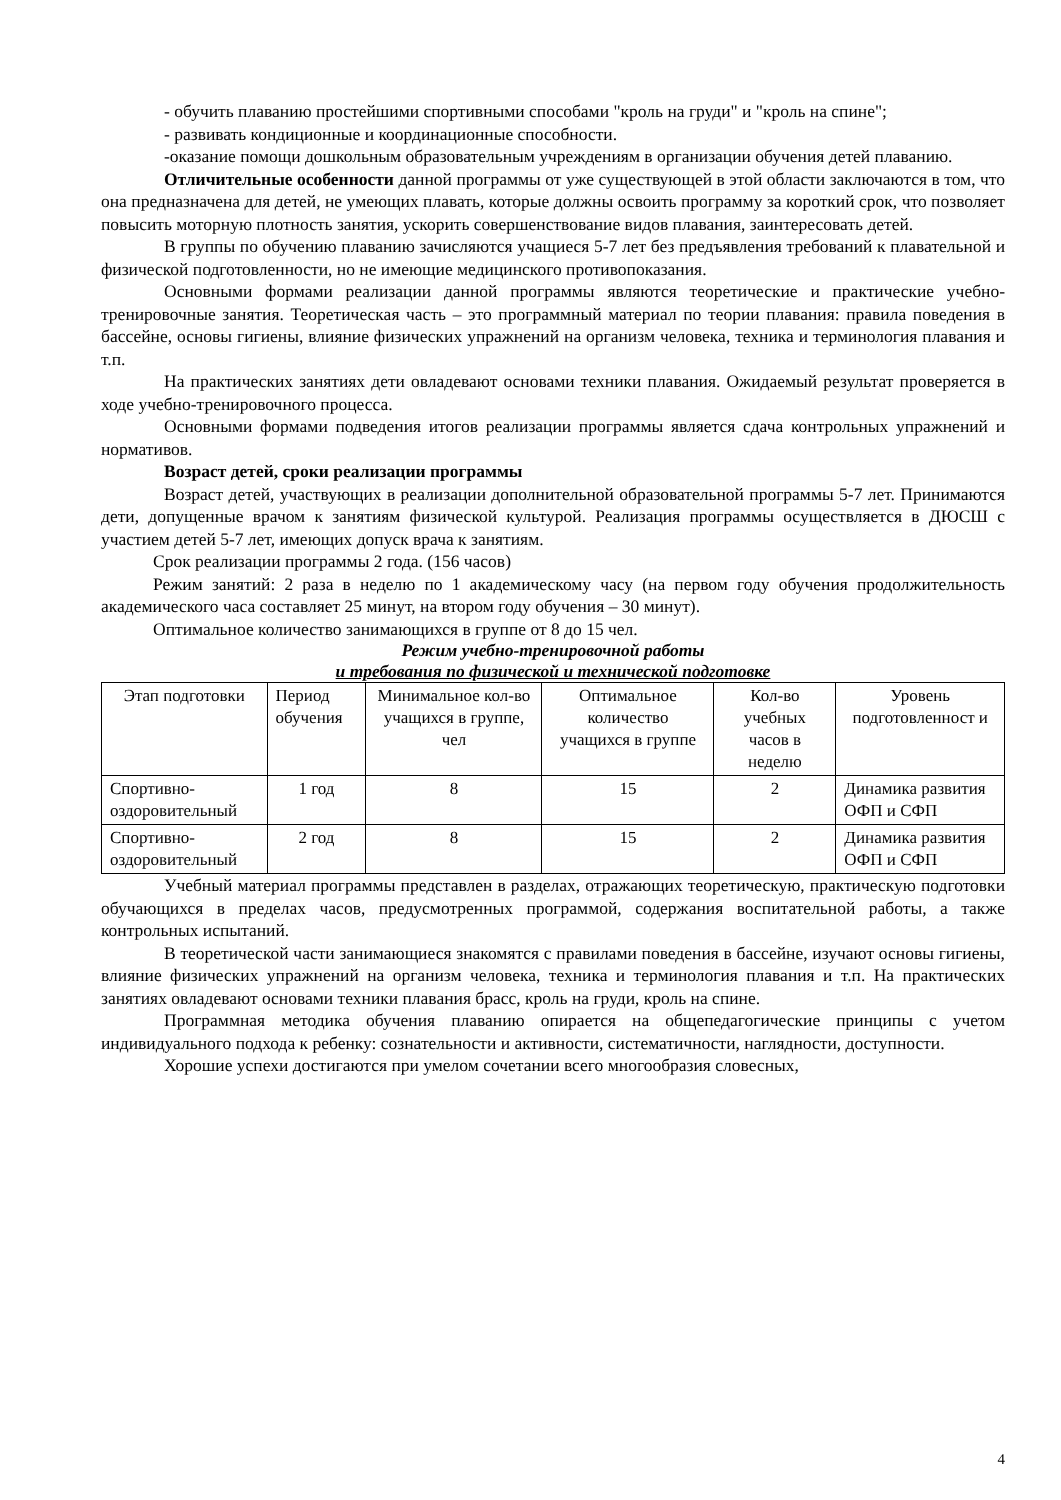- обучить плаванию простейшими спортивными способами "кроль на груди" и "кроль на спине";
- развивать кондиционные и координационные способности.
-оказание помощи дошкольным образовательным учреждениям в организации обучения детей плаванию.
Отличительные особенности данной программы от уже существующей в этой области заключаются в том, что она предназначена для детей, не умеющих плавать, которые должны освоить программу за короткий срок, что позволяет повысить моторную плотность занятия, ускорить совершенствование видов плавания, заинтересовать детей.
В группы по обучению плаванию зачисляются учащиеся 5-7 лет без предъявления требований к плавательной и физической подготовленности, но не имеющие медицинского противопоказания.
Основными формами реализации данной программы являются теоретические и практические учебно-тренировочные занятия. Теоретическая часть – это программный материал по теории плавания: правила поведения в бассейне, основы гигиены, влияние физических упражнений на организм человека, техника и терминология плавания и т.п.
На практических занятиях дети овладевают основами техники плавания. Ожидаемый результат проверяется в ходе учебно-тренировочного процесса.
Основными формами подведения итогов реализации программы является сдача контрольных упражнений и нормативов.
Возраст детей, сроки реализации программы
Возраст детей, участвующих в реализации дополнительной образовательной программы 5-7 лет. Принимаются дети, допущенные врачом к занятиям физической культурой. Реализация программы осуществляется в ДЮСШ с участием детей 5-7 лет, имеющих допуск врача к занятиям.
Срок реализации программы 2 года. (156 часов)
Режим занятий: 2 раза в неделю по 1 академическому часу (на первом году обучения продолжительность академического часа составляет 25 минут, на втором году обучения – 30 минут).
Оптимальное количество занимающихся в группе от 8 до 15 чел.
Режим учебно-тренировочной работы
и требования по физической и технической подготовке
| Этап подготовки | Период обучения | Минимальное кол-во учащихся в группе, чел | Оптимальное количество учащихся в группе | Кол-во учебных часов в неделю | Уровень подготовленност и |
| --- | --- | --- | --- | --- | --- |
| Спортивно-оздоровительный | 1 год | 8 | 15 | 2 | Динамика развития ОФП и СФП |
| Спортивно-оздоровительный | 2 год | 8 | 15 | 2 | Динамика развития ОФП и СФП |
Учебный материал программы представлен в разделах, отражающих теоретическую, практическую подготовки обучающихся в пределах часов, предусмотренных программой, содержания воспитательной работы, а также контрольных испытаний.
В теоретической части занимающиеся знакомятся с правилами поведения в бассейне, изучают основы гигиены, влияние физических упражнений на организм человека, техника и терминология плавания и т.п. На практических занятиях овладевают основами техники плавания брасс, кроль на груди, кроль на спине.
Программная методика обучения плаванию опирается на общепедагогические принципы с учетом индивидуального подхода к ребенку: сознательности и активности, систематичности, наглядности, доступности.
Хорошие успехи достигаются при умелом сочетании всего многообразия словесных,
4